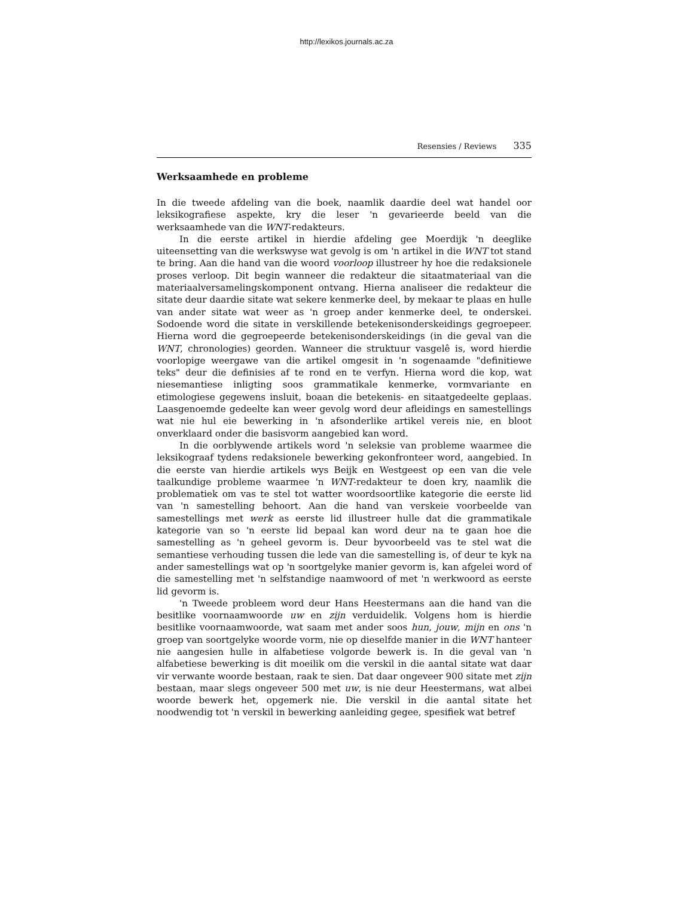http://lexikos.journals.ac.za
Resensies / Reviews 335
Werksaamhede en probleme
In die tweede afdeling van die boek, naamlik daardie deel wat handel oor leksikografiese aspekte, kry die leser 'n gevarieerde beeld van die werksaamhede van die WNT-redakteurs.
In die eerste artikel in hierdie afdeling gee Moerdijk 'n deeglike uiteensetting van die werkswyse wat gevolg is om 'n artikel in die WNT tot stand te bring. Aan die hand van die woord voorloop illustreer hy hoe die redaksionele proses verloop. Dit begin wanneer die redakteur die sitaatmateriaal van die materiaalversamelingskomponent ontvang. Hierna analiseer die redakteur die sitate deur daardie sitate wat sekere kenmerke deel, by mekaar te plaas en hulle van ander sitate wat weer as 'n groep ander kenmerke deel, te onderskei. Sodoende word die sitate in verskillende betekenisonderskeidings gegroepeer. Hierna word die gegroepeerde betekenisonderskeidings (in die geval van die WNT, chronologies) georden. Wanneer die struktuur vasgelê is, word hierdie voorlopige weergawe van die artikel omgesit in 'n sogenaamde "definitiewe teks" deur die definisies af te rond en te verfyn. Hierna word die kop, wat niesemantiese inligting soos grammatikale kenmerke, vormvariante en etimologiese gegewens insluit, boaan die betekenis- en sitaatgedeelte geplaas. Laasgenoemde gedeelte kan weer gevolg word deur afleidings en samestellings wat nie hul eie bewerking in 'n afsonderlike artikel vereis nie, en bloot onverklaard onder die basisvorm aangebied kan word.
In die oorblywende artikels word 'n seleksie van probleme waarmee die leksikograaf tydens redaksionele bewerking gekonfronteer word, aangebied. In die eerste van hierdie artikels wys Beijk en Westgeest op een van die vele taalkundige probleme waarmee 'n WNT-redakteur te doen kry, naamlik die problematiek om vas te stel tot watter woordsoortlike kategorie die eerste lid van 'n samestelling behoort. Aan die hand van verskeie voorbeelde van samestellings met werk as eerste lid illustreer hulle dat die grammatikale kategorie van so 'n eerste lid bepaal kan word deur na te gaan hoe die samestelling as 'n geheel gevorm is. Deur byvoorbeeld vas te stel wat die semantiese verhouding tussen die lede van die samestelling is, of deur te kyk na ander samestellings wat op 'n soortgelyke manier gevorm is, kan afgelei word of die samestelling met 'n selfstandige naamwoord of met 'n werkwoord as eerste lid gevorm is.
'n Tweede probleem word deur Hans Heestermans aan die hand van die besitlike voornaamwoorde uw en zijn verduidelik. Volgens hom is hierdie besitlike voornaamwoorde, wat saam met ander soos hun, jouw, mijn en ons 'n groep van soortgelyke woorde vorm, nie op dieselfde manier in die WNT hanteer nie aangesien hulle in alfabetiese volgorde bewerk is. In die geval van 'n alfabetiese bewerking is dit moeilik om die verskil in die aantal sitate wat daar vir verwante woorde bestaan, raak te sien. Dat daar ongeveer 900 sitate met zijn bestaan, maar slegs ongeveer 500 met uw, is nie deur Heestermans, wat albei woorde bewerk het, opgemerk nie. Die verskil in die aantal sitate het noodwendig tot 'n verskil in bewerking aanleiding gegee, spesifiek wat betref